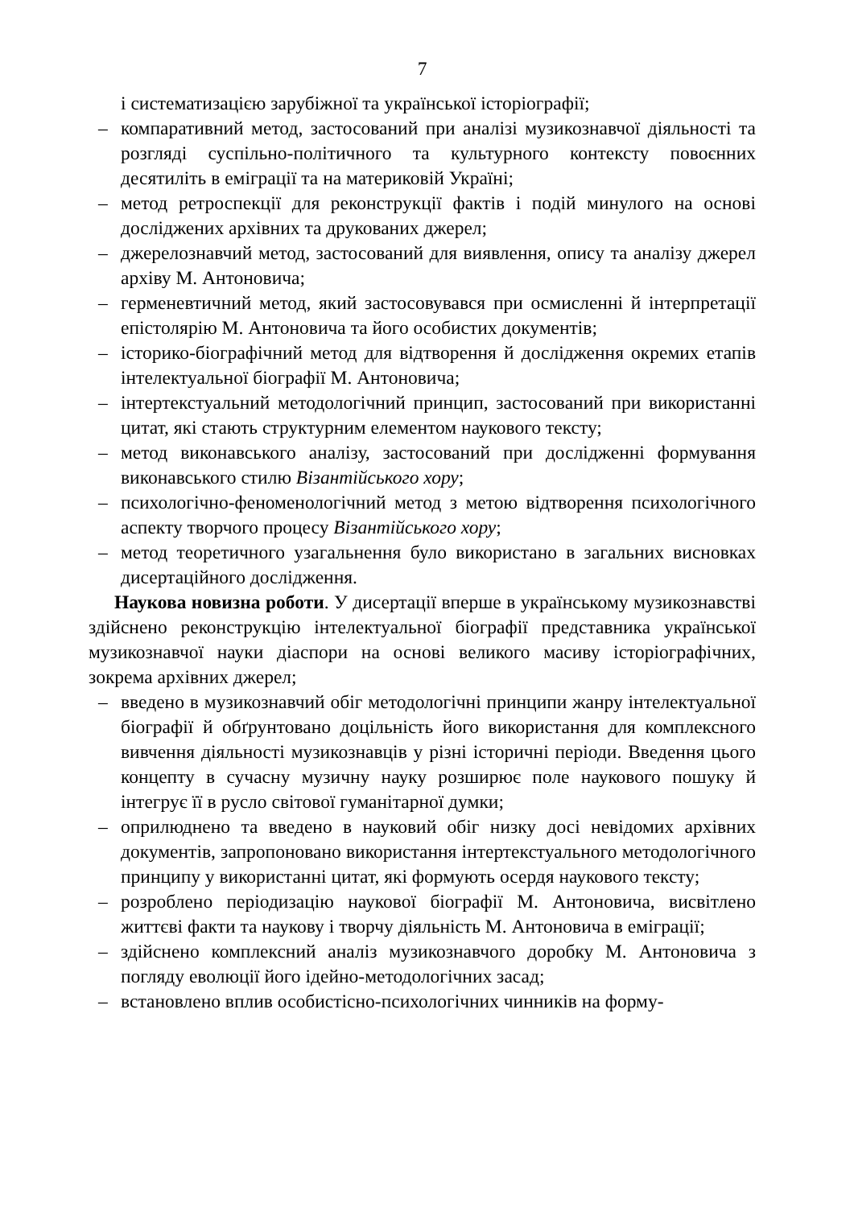7
і систематизацією зарубіжної та української історіографії;
– компаративний метод, застосований при аналізі музикознавчої діяльності та розгляді суспільно-політичного та культурного контексту повоєнних десятиліть в еміграції та на материковій Україні;
– метод ретроспекції для реконструкції фактів і подій минулого на основі досліджених архівних та друкованих джерел;
– джерелознавчий метод, застосований для виявлення, опису та аналізу джерел архіву М. Антоновича;
– герменевтичний метод, який застосовувався при осмисленні й інтерпретації епістолярію М. Антоновича та його особистих документів;
– історико-біографічний метод для відтворення й дослідження окремих етапів інтелектуальної біографії М. Антоновича;
– інтертекстуальний методологічний принцип, застосований при використанні цитат, які стають структурним елементом наукового тексту;
– метод виконавського аналізу, застосований при дослідженні формування виконавського стилю Візантійського хору;
– психологічно-феноменологічний метод з метою відтворення психологічного аспекту творчого процесу Візантійського хору;
– метод теоретичного узагальнення було використано в загальних висновках дисертаційного дослідження.
Наукова новизна роботи. У дисертації вперше в українському музикознавстві здійснено реконструкцію інтелектуальної біографії представника української музикознавчої науки діаспори на основі великого масиву історіографічних, зокрема архівних джерел;
– введено в музикознавчий обіг методологічні принципи жанру інтелектуальної біографії й обґрунтовано доцільність його використання для комплексного вивчення діяльності музикознавців у різні історичні періоди. Введення цього концепту в сучасну музичну науку розширює поле наукового пошуку й інтегрує її в русло світової гуманітарної думки;
– оприлюднено та введено в науковий обіг низку досі невідомих архівних документів, запропоновано використання інтертекстуального методологічного принципу у використанні цитат, які формують осердя наукового тексту;
– розроблено періодизацію наукової біографії М. Антоновича, висвітлено життєві факти та наукову і творчу діяльність М. Антоновича в еміграції;
– здійснено комплексний аналіз музикознавчого доробку М. Антоновича з погляду еволюції його ідейно-методологічних засад;
– встановлено вплив особистісно-психологічних чинників на форму-